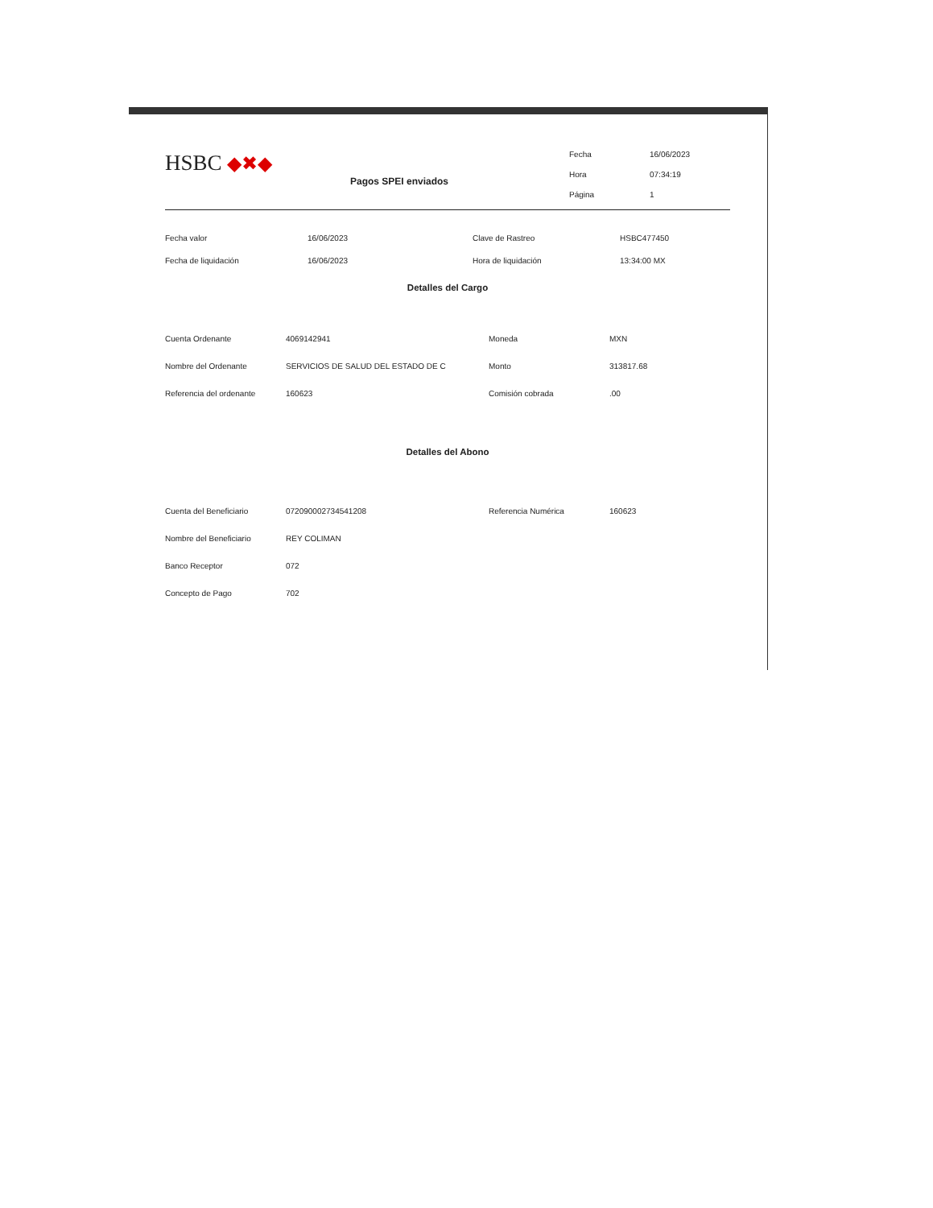HSBC ◆✖◆
Pagos SPEI enviados
| Fecha | 16/06/2023 |
| Hora | 07:34:19 |
| Página | 1 |
| Fecha valor | 16/06/2023 | Clave de Rastreo | HSBC477450 |
| Fecha de liquidación | 16/06/2023 | Hora de liquidación | 13:34:00 MX |
Detalles del Cargo
| Cuenta Ordenante | 4069142941 | Moneda | MXN |
| Nombre del Ordenante | SERVICIOS DE SALUD DEL ESTADO DE C | Monto | 313817.68 |
| Referencia del ordenante | 160623 | Comisión cobrada | .00 |
Detalles del Abono
| Cuenta del Beneficiario | 072090002734541208 | Referencia Numérica | 160623 |
| Nombre del Beneficiario | REY COLIMAN | | |
| Banco Receptor | 072 | | |
| Concepto de Pago | 702 | | |